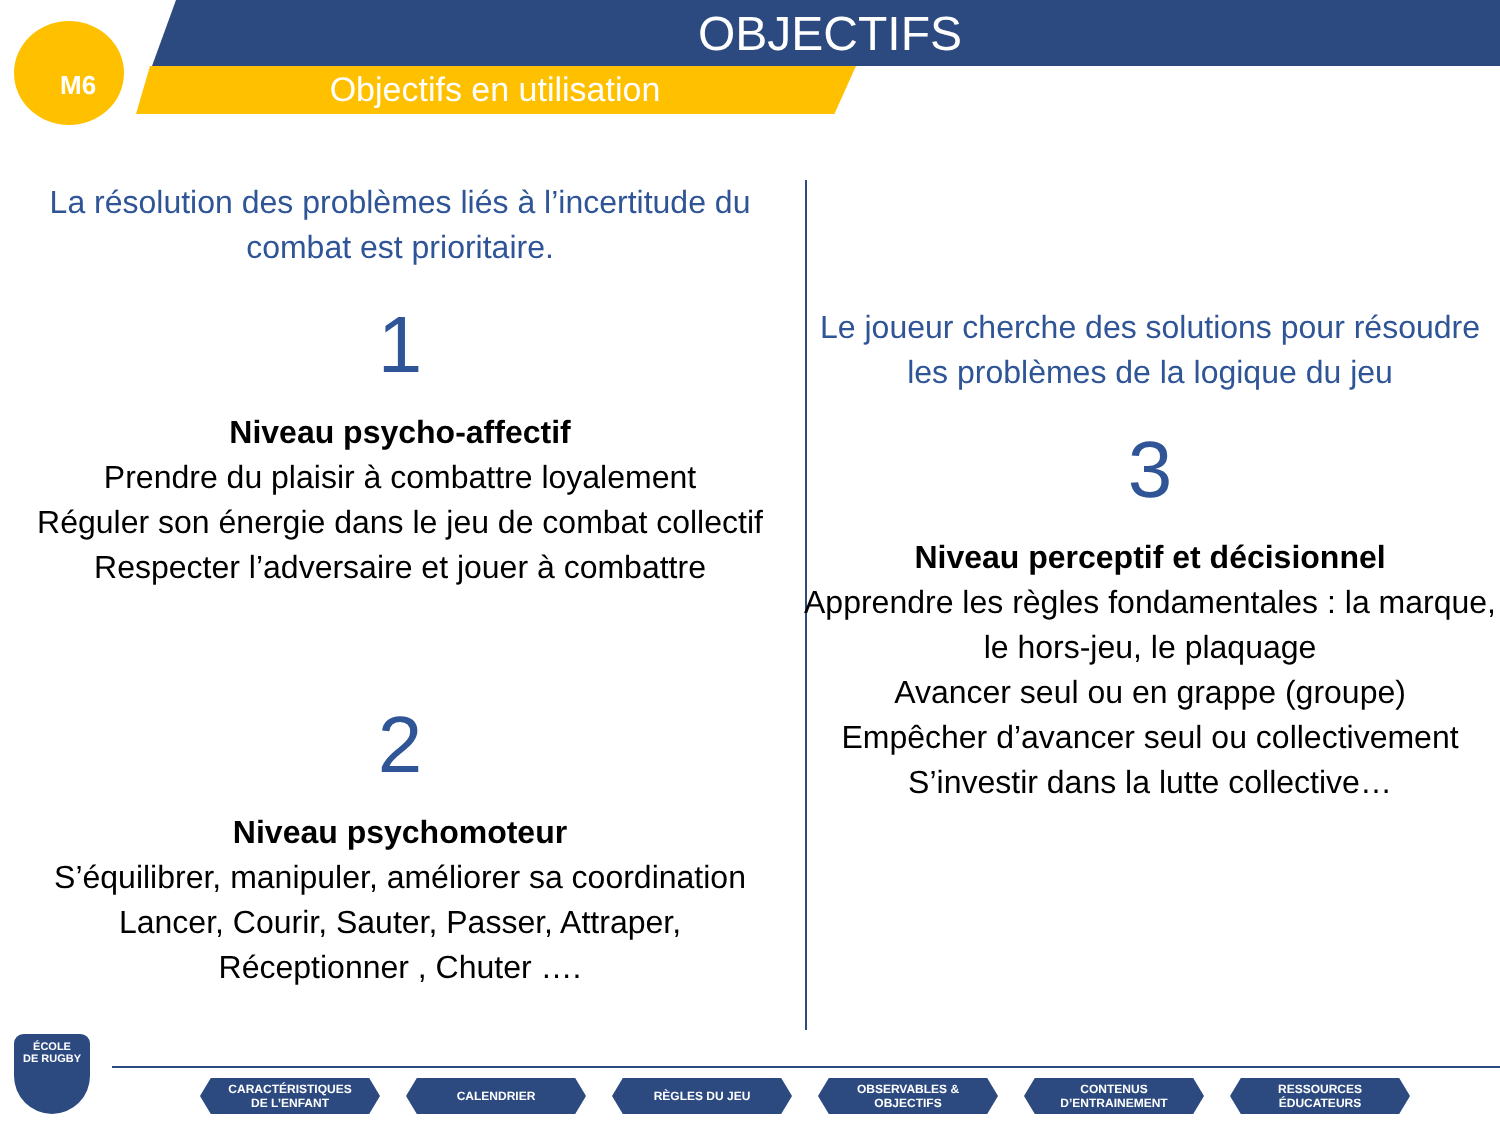OBJECTIFS
Objectifs en utilisation
M6
La résolution des problèmes liés à l’incertitude du combat est prioritaire.
1
Niveau psycho-affectif
Prendre du plaisir à combattre loyalement
Réguler son énergie dans le jeu de combat collectif
Respecter l’adversaire et jouer à combattre
2
Niveau psychomoteur
S’équilibrer, manipuler, améliorer sa coordination
Lancer, Courir, Sauter, Passer, Attraper,
Réceptionner , Chuter ….
Le joueur cherche des solutions pour résoudre les problèmes de la logique du jeu
3
Niveau perceptif et décisionnel
Apprendre les règles fondamentales : la marque, le hors-jeu, le plaquage
Avancer seul ou en grappe (groupe)
Empêcher d’avancer seul ou collectivement
S’investir dans la lutte collective…
ÉCOLE
DE RUGBY
CARACTÉRISTIQUES
DE L’ENFANT
CALENDRIER RÈGLES DU JEU OBSERVABLES &
OBJECTIFS
CONTENUS
D’ENTRAINEMENT
RESSOURCES
ÉDUCATEURS